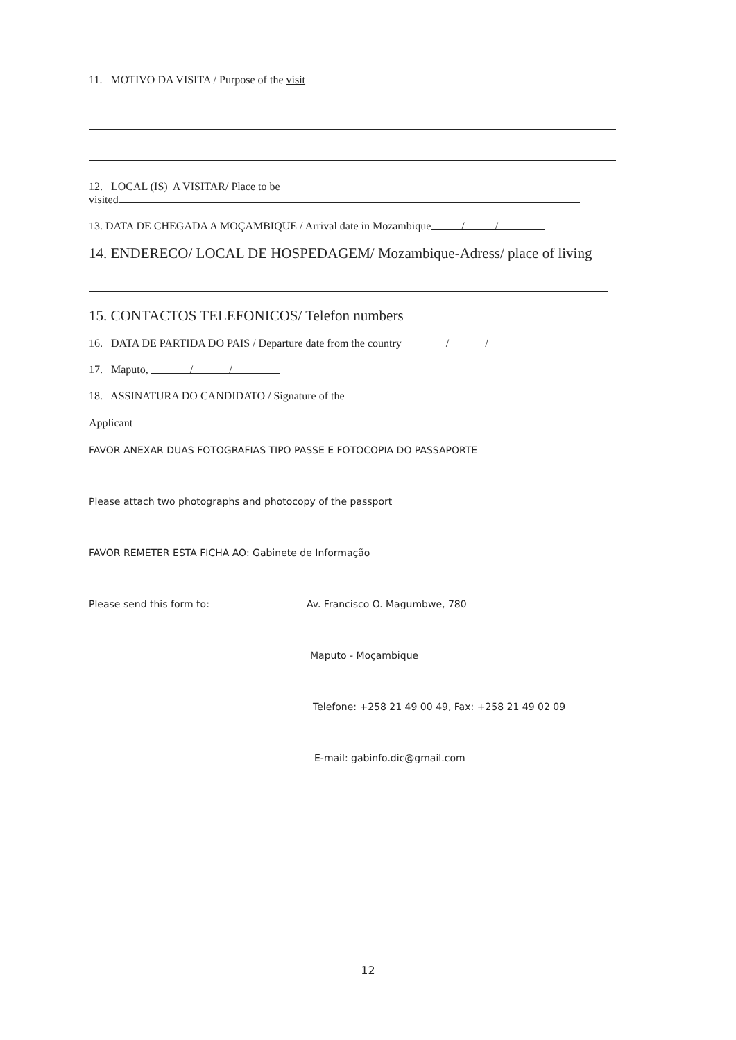11. MOTIVO DA VISITA / Purpose of the visit
12. LOCAL (IS) A VISITAR/ Place to be
visited
13. DATA DE CHEGADA A MOÇAMBIQUE / Arrival date in Mozambique / /
14. ENDERECO/ LOCAL DE HOSPEDAGEM/ Mozambique-Adress/ place of living
15. CONTACTOS TELEFONICOS/ Telefon numbers
16. DATA DE PARTIDA DO PAIS / Departure date from the country / /
17. Maputo, / /
18. ASSINATURA DO CANDIDATO / Signature of the
Applicant
FAVOR ANEXAR DUAS FOTOGRAFIAS TIPO PASSE E FOTOCOPIA DO PASSAPORTE
Please attach two photographs and photocopy of the passport
FAVOR REMETER ESTA FICHA AO: Gabinete de Informação
Please send this form to: Av. Francisco O. Magumbwe, 780
Maputo - Moçambique
Telefone: +258 21 49 00 49, Fax: +258 21 49 02 09
E-mail: gabinfo.dic@gmail.com
12